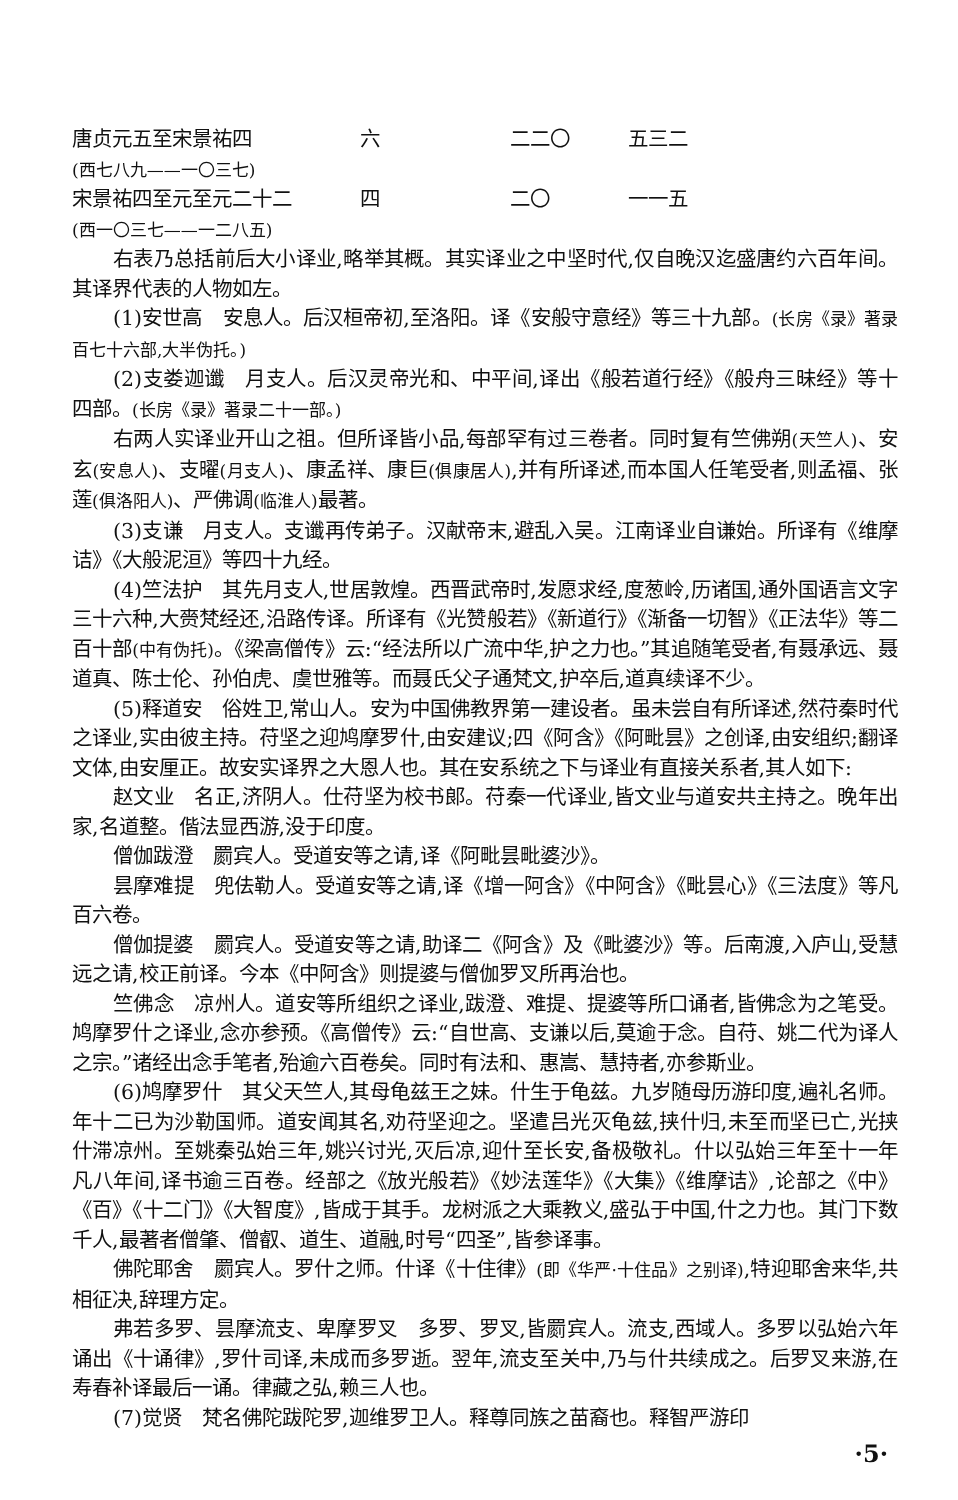| 唐贞元五至宋景祐四 | 六 | 二二〇 | 五三二 |
| (西七八九——一〇三七) | | | |
| 宋景祐四至元至元二十二 | 四 | 二〇 | 一一五 |
| (西一〇三七——一二八五) | | | |
右表乃总括前后大小译业,略举其概。其实译业之中坚时代,仅自晚汉迄盛唐约六百年间。其译界代表的人物如左。
(1)安世高　安息人。后汉桓帝初,至洛阳。译《安般守意经》等三十九部。(长房《录》著录百七十六部,大半伪托。)
(2)支娄迦谶　月支人。后汉灵帝光和、中平间,译出《般若道行经》《般舟三昧经》等十四部。(长房《录》著录二十一部。)
右两人实译业开山之祖。但所译皆小品,每部罕有过三卷者。同时复有竺佛朔(天竺人)、安玄(安息人)、支曜(月支人)、康孟祥、康巨(俱康居人),并有所译述,而本国人任笔受者,则孟福、张莲(俱洛阳人)、严佛调(临淮人) 最著。
(3)支谦　月支人。支谶再传弟子。汉献帝末,避乱入吴。江南译业自谦始。所译有《维摩诘》《大般泥洹》等四十九经。
(4)竺法护　其先月支人,世居敦煌。西晋武帝时,发愿求经,度葱岭,历诸国,通外国语言文字三十六种,大赍梵经还,沿路传译。所译有《光赞般若》《新道行》《渐备一切智》《正法华》等二百十部(中有伪托)。《梁高僧传》云:“经法所以广流中华,护之力也。”其追随笔受者,有聂承远、聂道真、陈士伦、孙伯虎、虞世雅等。而聂氏父子通梵文,护卒后,道真续译不少。
(5)释道安　俗姓卫,常山人。安为中国佛教界第一建设者。虽未尝自有所译述,然苻秦时代之译业,实由彼主持。苻坚之迎鸠摩罗什,由安建议;四《阿含》《阿毗昙》之创译,由安组织;翻译文体,由安厘正。故安实译界之大恩人也。其在安系统之下与译业有直接关系者,其人如下:
赵文业　名正,济阴人。仕苻坚为校书郎。苻秦一代译业,皆文业与道安共主持之。晚年出家,名道整。偕法显西游,没于印度。
僧伽跋澄　罽宾人。受道安等之请,译《阿毗昙毗婆沙》。
昙摩难提　兜佉勒人。受道安等之请,译《增一阿含》《中阿含》《毗昙心》《三法度》等凡百六卷。
僧伽提婆　罽宾人。受道安等之请,助译二《阿含》及《毗婆沙》等。后南渡,入庐山,受慧远之请,校正前译。今本《中阿含》则提婆与僧伽罗叉所再治也。
竺佛念　凉州人。道安等所组织之译业,跋澄、难提、提婆等所口诵者,皆佛念为之笔受。鸠摩罗什之译业,念亦参预。《高僧传》云:“自世高、支谦以后,莫逾于念。自苻、姚二代为译人之宗。”诸经出念手笔者,殆逾六百卷矣。同时有法和、惠嵩、慧持者,亦参斯业。
(6)鸠摩罗什　其父天竺人,其母龟兹王之妹。什生于龟兹。九岁随母历游印度,遍礼名师。年十二已为沙勒国师。道安闻其名,劝苻坚迎之。坚遣吕光灭龟兹,挟什归,未至而坚已亡,光挟什滞凉州。至姚秦弘始三年,姚兴讨光,灭后凉,迎什至长安,备极敬礼。什以弘始三年至十一年凡八年间,译书逾三百卷。经部之《放光般若》《妙法莲华》《大集》《维摩诘》,论部之《中》《百》《十二门》《大智度》,皆成于其手。龙树派之大乘教义,盛弘于中国,什之力也。其门下数千人,最著者僧肇、僧叡、道生、道融,时号“四圣”,皆参译事。
佛陀耶舍　罽宾人。罗什之师。什译《十住律》(即《华严·十住品》之别译),特迎耶舍来华,共相征决,辞理方定。
弗若多罗、昙摩流支、卑摩罗叉　多罗、罗叉,皆罽宾人。流支,西域人。多罗以弘始六年诵出《十诵律》,罗什司译,未成而多罗逝。翌年,流支至关中,乃与什共续成之。后罗叉来游,在寿春补译最后一诵。律藏之弘,赖三人也。
(7)觉贤　梵名佛陀跋陀罗,迦维罗卫人。释尊同族之苗裔也。释智严游印
·5·